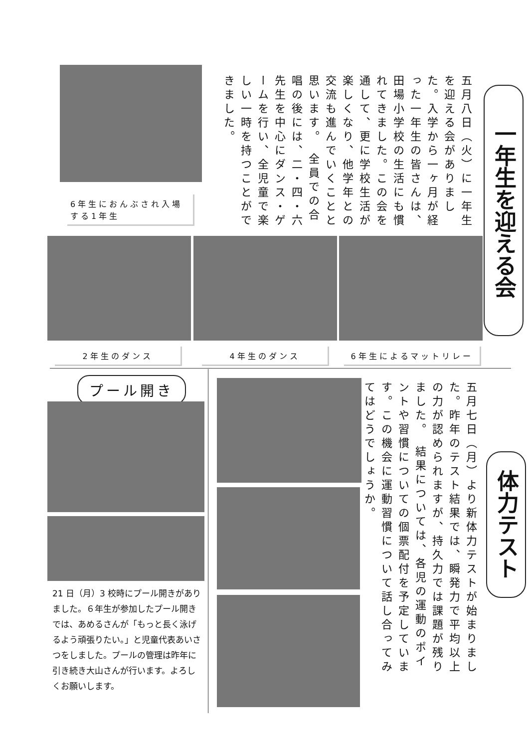一年生を迎える会
五月八日（火）に一年生を迎える会がありました。入学から一ヶ月が経った一年生の皆さんは、田場小学校の生活にも慣れてきました。この会を通して、更に学校生活が楽しくなり、他学年との交流も進んでいくことと思います。　全員での合唱の後には、二・四・六先生を中心にダンス・ゲームを行い、全児童で楽しい一時を持つことができました。
6年生におんぶされ入場する1年生
2年生のダンス 4年生のダンス 6年生によるマットリレー
プール開き
21 日（月）3 校時にプール開きがありました。６年生が参加したプール開きでは、あめるさんが「もっと長く泳げるよう頑張りたい。」と児童代表あいさつをしました。プールの管理は昨年に引き続き大山さんが行います。よろしくお願いします。
五月七日（月）より新体力テストが始まりました。昨年のテスト結果では、瞬発力で平均以上の力が認められますが、持久力では課題が残りました。　結果については、各児の運動のポイントや習慣についての個票配付を予定しています。この機会に運動習慣について話し合ってみてはどうでしょうか。
体力テスト